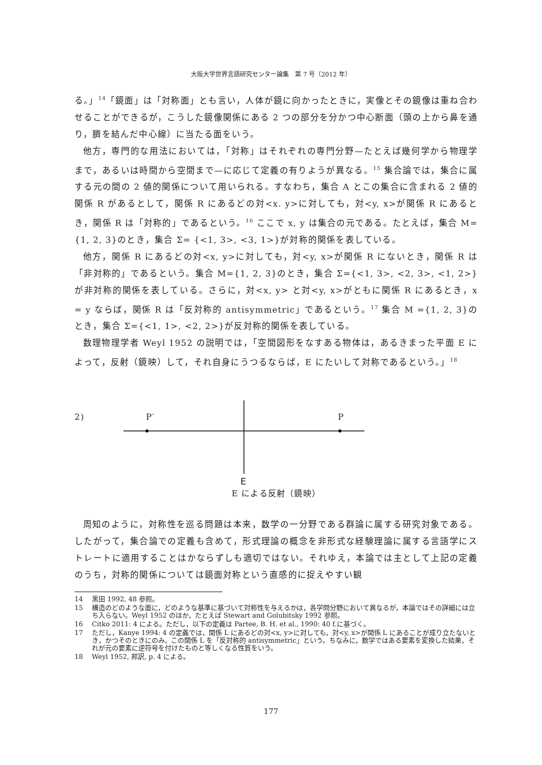大阪大学世界言語研究センター論集　第 7 号（2012 年）
る。」<sup>14</sup>「鏡面」は「対称面」とも言い，人体が鏡に向かったときに，実像とその鏡像は重ね合わせることができるが，こうした鏡像関係にある 2 つの部分を分かつ中心断面（頭の上から鼻を通り，臍を結んだ中心線）に当たる面をいう。
他方，専門的な用法においては，「対称」はそれぞれの専門分野—たとえば幾何学から物理学まで，あるいは時間から空間まで—に応じて定義の有りようが異なる。<sup>15</sup> 集合論では，集合に属する元の間の 2 値的関係について用いられる。すなわち，集合 A とこの集合に含まれる 2 値的関係 R があるとして，関係 R にあるどの対<x. y>に対しても，対<y, x>が関係 R にあるとき，関係 R は「対称的」であるという。<sup>16</sup> ここで x, y は集合の元である。たとえば，集合 M={1, 2, 3}のとき，集合 Σ= {<1, 3>, <3, 1>}が対称的関係を表している。
他方，関係 R にあるどの対<x, y>に対しても，対<y, x>が関係 R にないとき，関係 R は「非対称的」であるという。集合 M={1, 2, 3}のとき，集合 Σ={<1, 3>, <2, 3>, <1, 2>}が非対称的関係を表している。さらに，対<x, y> と対<y, x>がともに関係 R にあるとき，x = y ならば，関係 R は「反対称的 antisymmetric」であるという。<sup>17</sup> 集合 M ={1, 2, 3}のとき，集合 Σ={<1, 1>, <2, 2>}が反対称的関係を表している。
数理物理学者 Weyl 1952 の説明では，「空間図形をなすある物体は，あるきまった平面 E によって，反射（鏡映）して，それ自身にうつるならば，E にたいして対称であるという。」<sup>18</sup>
2) P′ P
E
E による反射（鏡映）
周知のように，対称性を巡る問題は本来，数学の一分野である群論に属する研究対象である。したがって，集合論での定義も含めて，形式理論の概念を非形式な経験理論に属する言語学にストレートに適用することはかならずしも適切ではない。それゆえ，本論では主として上記の定義のうち，対称的関係については鏡面対称という直感的に捉えやすい観
14 黒田 1992, 48 参照。
15 構造のどのような面に，どのような基準に基づいて対称性を与えるかは，各学問分野において異なるが，本論ではその詳細には立ち入らない。Weyl 1952 のほか，たとえば Stewart and Golubitsky 1992 参照。
16 Citko 2011: 4 による。ただし，以下の定義は Partee, B. H. et al., 1990: 40 f.に基づく。
17 ただし，Kanye 1994: 4 の定義では，関係 L にあるどの対<x, y>に対しても，対<y, x>が関係 L にあることが成り立たないとき，かつそのときにのみ，この関係 L を「反対称的 antisymmetric」という。ちなみに，数学ではある要素を変換した結果，それが元の要素に逆符号を付けたものと等しくなる性質をいう。
18 Weyl 1952, 邦訳, p. 4 による。
177